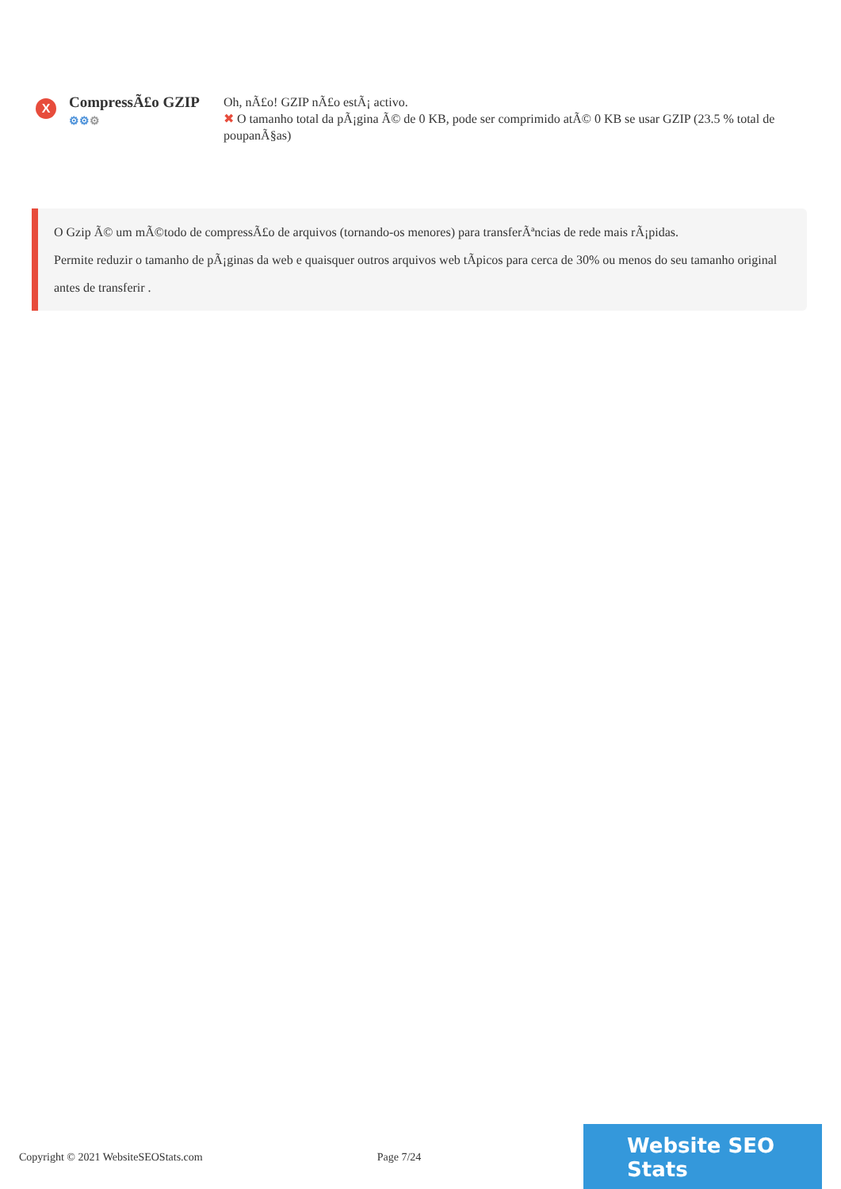X
CompressÃ£o GZIP
⚙⚙⚙
Oh, nÃ£o! GZIP nÃ£o estÃ¡ activo.
✖ O tamanho total da pÃ¡gina Ã© de 0 KB, pode ser comprimido atÃ© 0 KB se usar GZIP (23.5 % total de poupanÃ§as)
O Gzip Ã© um mÃ©todo de compressÃ£o de arquivos (tornando-os menores) para transferÃªncias de rede mais rÃ¡pidas.
Permite reduzir o tamanho de pÃ¡ginas da web e quaisquer outros arquivos web tÃpicos para cerca de 30% ou menos do seu tamanho original antes de transferir .
Copyright © 2021 WebsiteSEOStats.com Page 7/24
Website SEO Stats